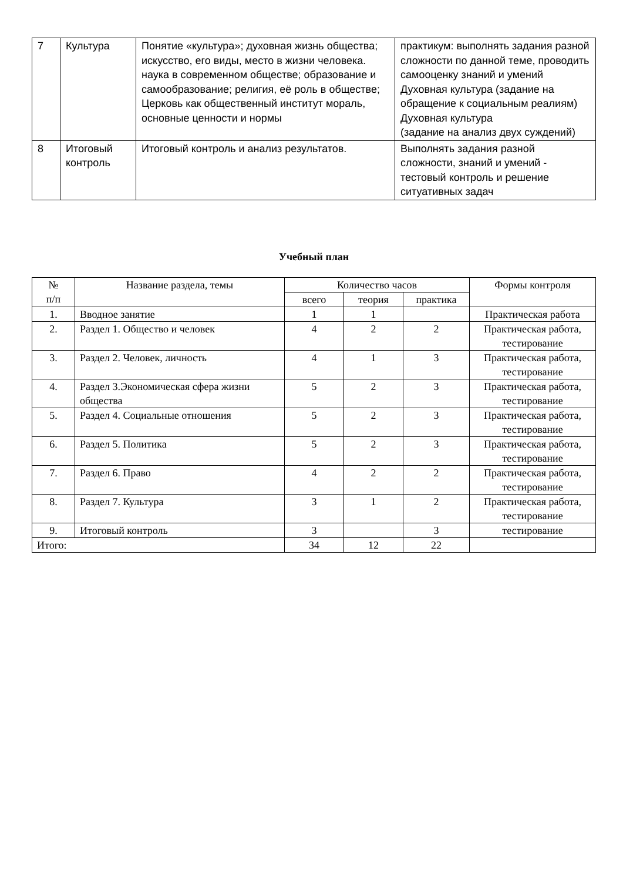| 7 | Культура | Понятие «культура»; духовная жизнь общества; искусство, его виды, место в жизни человека. наука в современном обществе; образование и самообразование; религия, её роль в обществе; Церковь как общественный институт мораль, основные ценности и нормы | практикум: выполнять задания разной сложности по данной теме, проводить самооценку знаний и умений Духовная культура (задание на обращение к социальным реалиям) Духовная культура (задание на анализ двух суждений) |
| 8 | Итоговый контроль | Итоговый контроль и анализ результатов. | Выполнять задания разной сложности, знаний и умений - тестовый контроль и решение ситуативных задач |
Учебный план
| № п/п | Название раздела, темы | Количество часов | | | Формы контроля |
| --- | --- | --- | --- | --- | --- |
| | | всего | теория | практика | |
| 1. | Вводное занятие | 1 | 1 | | Практическая работа |
| 2. | Раздел 1. Общество и человек | 4 | 2 | 2 | Практическая работа, тестирование |
| 3. | Раздел 2. Человек, личность | 4 | 1 | 3 | Практическая работа, тестирование |
| 4. | Раздел 3.Экономическая сфера жизни общества | 5 | 2 | 3 | Практическая работа, тестирование |
| 5. | Раздел 4. Социальные отношения | 5 | 2 | 3 | Практическая работа, тестирование |
| 6. | Раздел 5. Политика | 5 | 2 | 3 | Практическая работа, тестирование |
| 7. | Раздел 6. Право | 4 | 2 | 2 | Практическая работа, тестирование |
| 8. | Раздел 7. Культура | 3 | 1 | 2 | Практическая работа, тестирование |
| 9. | Итоговый контроль | 3 | | 3 | тестирование |
| Итого: | | 34 | 12 | 22 | |